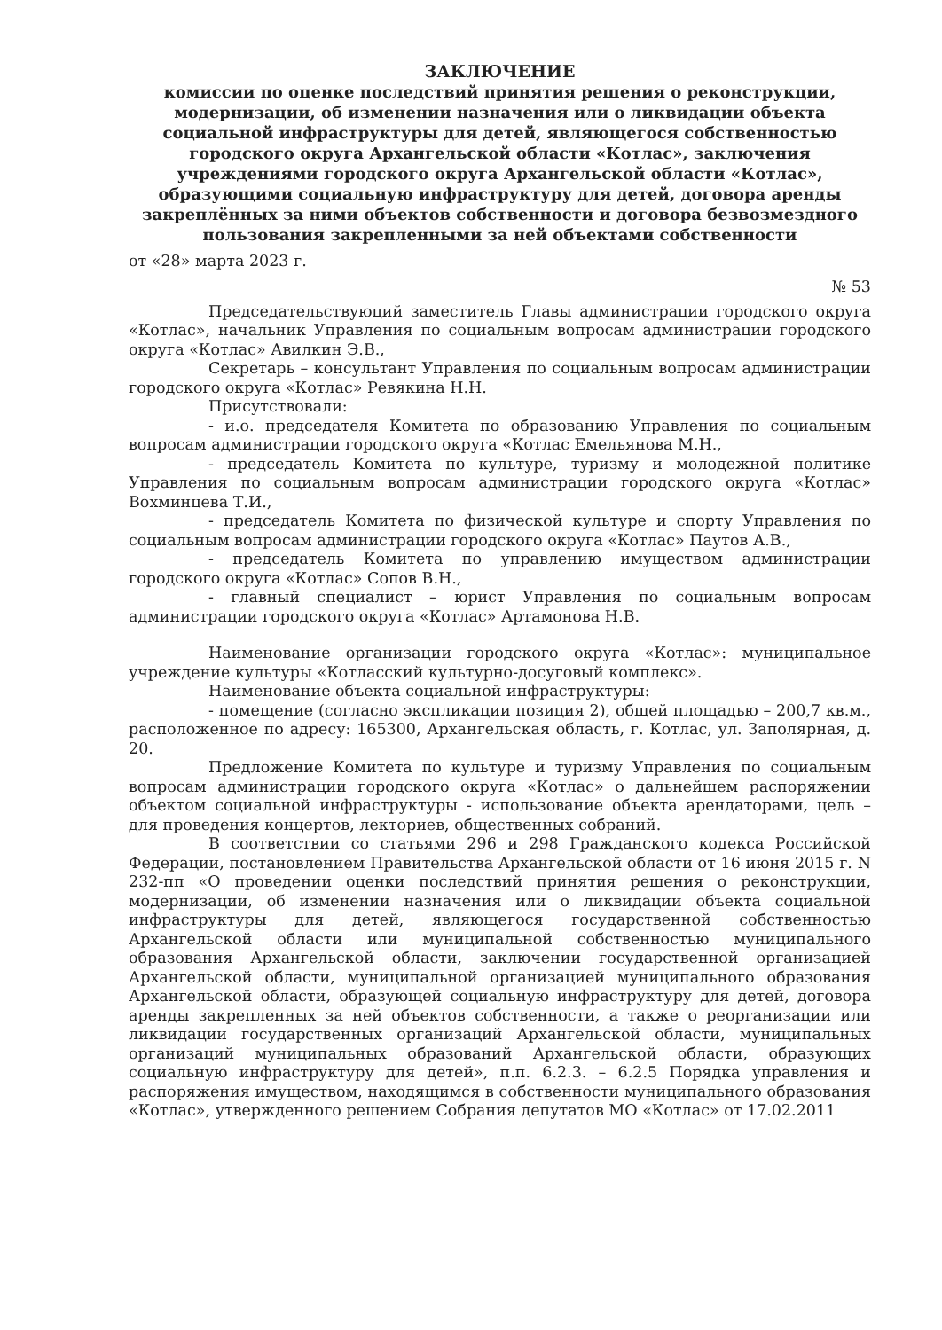ЗАКЛЮЧЕНИЕ
комиссии по оценке последствий принятия решения о реконструкции, модернизации, об изменении назначения или о ликвидации объекта социальной инфраструктуры для детей, являющегося собственностью городского округа Архангельской области «Котлас», заключения учреждениями городского округа Архангельской области «Котлас», образующими социальную инфраструктуру для детей, договора аренды закреплённых за ними объектов собственности и договора безвозмездного пользования закрепленными за ней объектами собственности
от «28» марта 2023 г.
№ 53
Председательствуюций заместитель Главы администрации городского округа «Котлас», начальник Управления по социальным вопросам администрации городского округа «Котлас» Авилкин Э.В.,
Секретарь – консультант Управления по социальным вопросам администрации городского округа «Котлас» Ревякина Н.Н.
Присутствовали:
- и.о. председателя Комитета по образованию Управления по социальным вопросам администрации городского округа «Котлас Емельянова М.Н.,
- председатель Комитета по культуре, туризму и молодежной политике Управления по социальным вопросам администрации городского округа «Котлас» Вохминцева Т.И.,
- председатель Комитета по физической культуре и спорту Управления по социальным вопросам администрации городского округа «Котлас» Паутов А.В.,
- председатель Комитета по управлению имуществом администрации городского округа «Котлас» Сопов В.Н.,
- главный специалист – юрист Управления по социальным вопросам администрации городского округа «Котлас» Артамонова Н.В.
Наименование организации городского округа «Котлас»: муниципальное учреждение культуры «Котласский культурно-досуговый комплекс».
Наименование объекта социальной инфраструктуры:
- помещение (согласно экспликации позиция 2), общей площадью – 200,7 кв.м., расположенное по адресу: 165300, Архангельская область, г. Котлас, ул. Заполярная, д. 20.
Предложение Комитета по культуре и туризму Управления по социальным вопросам администрации городского округа «Котлас» о дальнейшем распоряжении объектом социальной инфраструктуры - использование объекта арендаторами, цель – для проведения концертов, лекториев, общественных собраний.
В соответствии со статьями 296 и 298 Гражданского кодекса Российской Федерации, постановлением Правительства Архангельской области от 16 июня 2015 г. N 232-пп «О проведении оценки последствий принятия решения о реконструкции, модернизации, об изменении назначения или о ликвидации объекта социальной инфраструктуры для детей, являющегося государственной собственностью Архангельской области или муниципальной собственностью муниципального образования Архангельской области, заключении государственной организацией Архангельской области, муниципальной организацией муниципального образования Архангельской области, образующей социальную инфраструктуру для детей, договора аренды закрепленных за ней объектов собственности, а также о реорганизации или ликвидации государственных организаций Архангельской области, муниципальных организаций муниципальных образований Архангельской области, образующих социальную инфраструктуру для детей», п.п. 6.2.3. – 6.2.5 Порядка управления и распоряжения имуществом, находящимся в собственности муниципального образования «Котлас», утвержденного решением Собрания депутатов МО «Котлас» от 17.02.2011